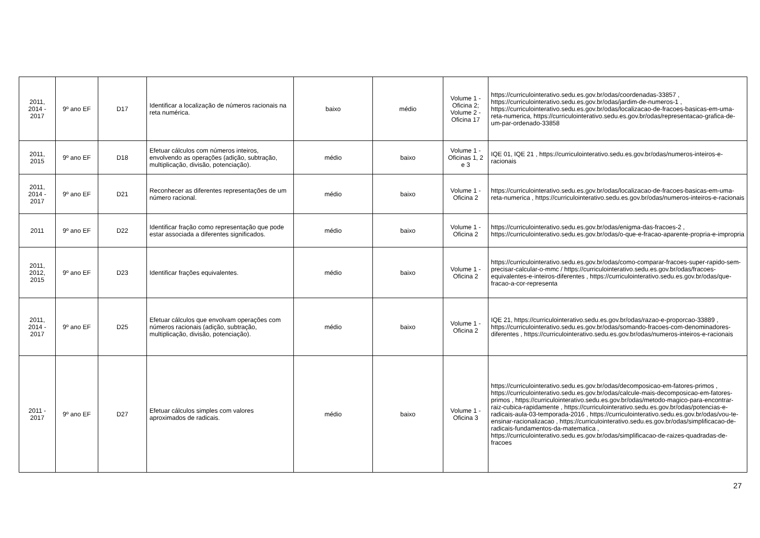| 2011, 2014 - 2017 | 9º ano EF | D17 | Identificar a localização de números racionais na reta numérica. | baixo | médio | Volume 1 - Oficina 2; Volume 2 - Oficina 17 | https://curriculointerativo.sedu.es.gov.br/odas/coordenadas-33857 , https://curriculointerativo.sedu.es.gov.br/odas/jardim-de-numeros-1 , https://curriculointerativo.sedu.es.gov.br/odas/localizacao-de-fracoes-basicas-em-uma-reta-numerica, https://curriculointerativo.sedu.es.gov.br/odas/representacao-grafica-de-um-par-ordenado-33858 |
| 2011, 2015 | 9º ano EF | D18 | Efetuar cálculos com números inteiros, envolvendo as operações (adição, subtração, multiplicação, divisão, potenciação). | médio | baixo | Volume 1 - Oficinas 1, 2 e 3 | IQE 01, IQE 21 , https://curriculointerativo.sedu.es.gov.br/odas/numeros-inteiros-e-racionais |
| 2011, 2014 - 2017 | 9º ano EF | D21 | Reconhecer as diferentes representações de um número racional. | médio | baixo | Volume 1 - Oficina 2 | https://curriculointerativo.sedu.es.gov.br/odas/localizacao-de-fracoes-basicas-em-uma-reta-numerica , https://curriculointerativo.sedu.es.gov.br/odas/numeros-inteiros-e-racionais |
| 2011 | 9º ano EF | D22 | Identificar fração como representação que pode estar associada a diferentes significados. | médio | baixo | Volume 1 - Oficina 2 | https://curriculointerativo.sedu.es.gov.br/odas/enigma-das-fracoes-2 , https://curriculointerativo.sedu.es.gov.br/odas/o-que-e-fracao-aparente-propria-e-impropria |
| 2011, 2012, 2015 | 9º ano EF | D23 | Identificar frações equivalentes. | médio | baixo | Volume 1 - Oficina 2 | https://curriculointerativo.sedu.es.gov.br/odas/como-comparar-fracoes-super-rapido-sem-precisar-calcular-o-mmc / https://curriculointerativo.sedu.es.gov.br/odas/fracoes-equivalentes-e-inteiros-diferentes , https://curriculointerativo.sedu.es.gov.br/odas/que-fracao-a-cor-representa |
| 2011, 2014 - 2017 | 9º ano EF | D25 | Efetuar cálculos que envolvam operações com números racionais (adição, subtração, multiplicação, divisão, potenciação). | médio | baixo | Volume 1 - Oficina 2 | IQE 21, https://curriculointerativo.sedu.es.gov.br/odas/razao-e-proporcao-33889 , https://curriculointerativo.sedu.es.gov.br/odas/somando-fracoes-com-denominadores-diferentes , https://curriculointerativo.sedu.es.gov.br/odas/numeros-inteiros-e-racionais |
| 2011 - 2017 | 9º ano EF | D27 | Efetuar cálculos simples com valores aproximados de radicais. | médio | baixo | Volume 1 - Oficina 3 | https://curriculointerativo.sedu.es.gov.br/odas/decomposicao-em-fatores-primos , https://curriculointerativo.sedu.es.gov.br/odas/calcule-mais-decomposicao-em-fatores-primos , https://curriculointerativo.sedu.es.gov.br/odas/metodo-magico-para-encontrar-raiz-cubica-rapidamente , https://curriculointerativo.sedu.es.gov.br/odas/potencias-e-radicais-aula-03-temporada-2016 , https://curriculointerativo.sedu.es.gov.br/odas/vou-te-ensinar-racionalizacao , https://curriculointerativo.sedu.es.gov.br/odas/simplificacao-de-radicais-fundamentos-da-matematica , https://curriculointerativo.sedu.es.gov.br/odas/simplificacao-de-raizes-quadradas-de-fracoes |
27